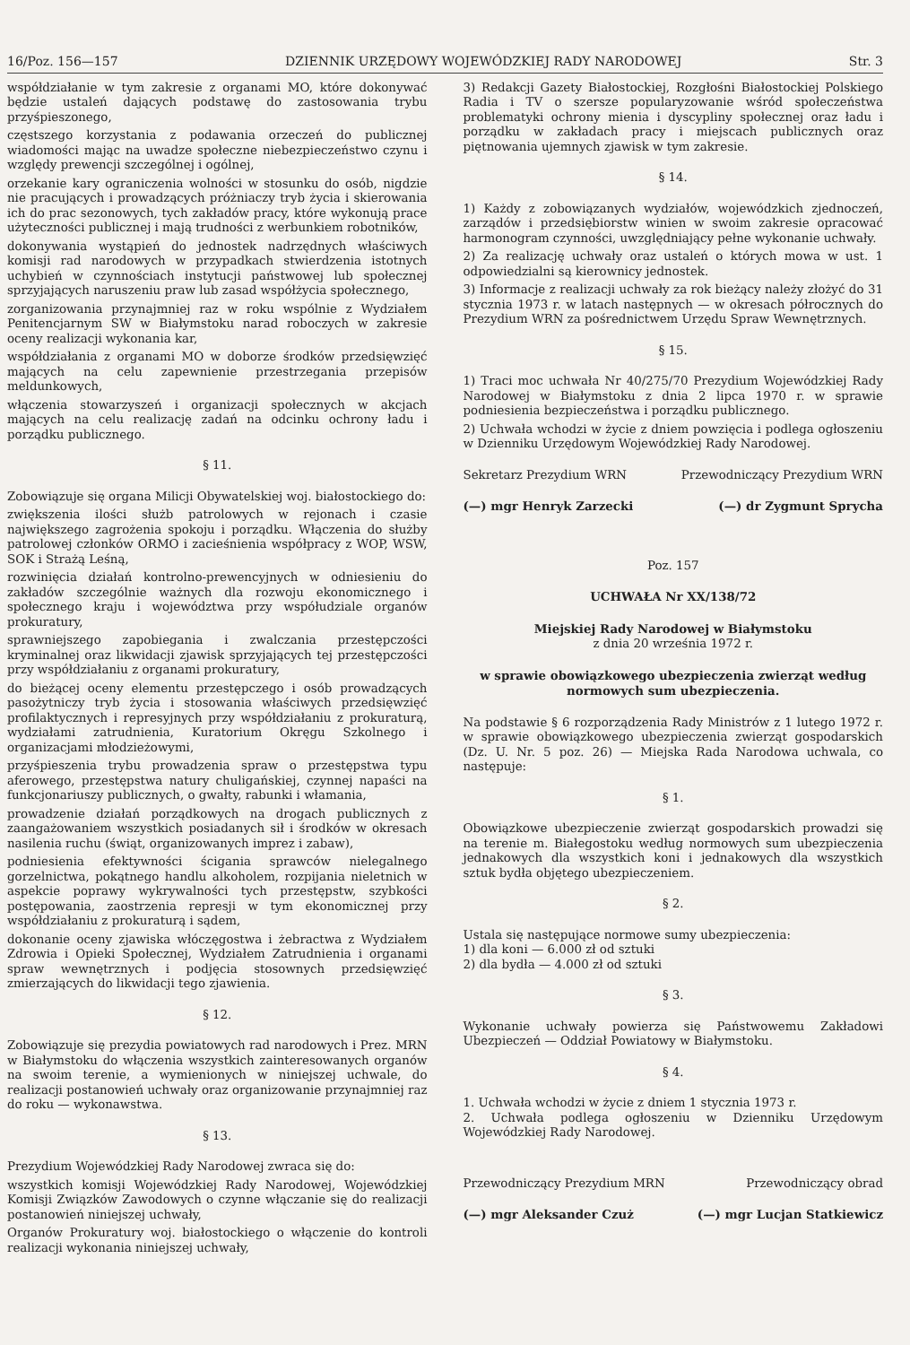16/Poz. 156—157 DZIENNIK URZĘDOWY WOJEWÓDZKIEJ RADY NARODOWEJ Str. 3
współdziałanie w tym zakresie z organami MO, które dokonywać będzie ustaleń dających podstawę do zastosowania trybu przyśpieszonego,
częstszego korzystania z podawania orzeczeń do publicznej wiadomości mając na uwadze społeczne niebezpieczeństwo czynu i względy prewencji szczególnej i ogólnej,
orzekanie kary ograniczenia wolności w stosunku do osób, nigdzie nie pracujących i prowadzących próżniaczy tryb życia i skierowania ich do prac sezonowych, tych zakładów pracy, które wykonują prace użyteczności publicznej i mają trudności z werbunkiem robotników,
dokonywania wystąpień do jednostek nadrzędnych właściwych komisji rad narodowych w przypadkach stwierdzenia istotnych uchybień w czynnościach instytucji państwowej lub społecznej sprzyjających naruszeniu praw lub zasad współżycia społecznego,
zorganizowania przynajmniej raz w roku wspólnie z Wydziałem Penitencjarnym SW w Białymstoku narad roboczych w zakresie oceny realizacji wykonania kar,
współdziałania z organami MO w doborze środków przedsięwzięć mających na celu zapewnienie przestrzegania przepisów meldunkowych,
włączenia stowarzyszeń i organizacji społecznych w akcjach mających na celu realizację zadań na odcinku ochrony ładu i porządku publicznego.
§ 11.
Zobowiązuje się organa Milicji Obywatelskiej woj. białostockiego do:
zwiększenia ilości służb patrolowych w rejonach i czasie największego zagrożenia spokoju i porządku. Włączenia do służby patrolowej członków ORMO i zacieśnienia współpracy z WOP, WSW, SOK i Strażą Leśną,
rozwinięcia działań kontrolno-prewencyjnych w odniesieniu do zakładów szczególnie ważnych dla rozwoju ekonomicznego i społecznego kraju i województwa przy współudziale organów prokuratury,
sprawniejszego zapobiegania i zwalczania przestępczości kryminalnej oraz likwidacji zjawisk sprzyjających tej przestępczości przy współdziałaniu z organami prokuratury,
do bieżącej oceny elementu przestępczego i osób prowadzących pasożytniczy tryb życia i stosowania właściwych przedsięwzięć profilaktycznych i represyjnych przy współdziałaniu z prokuraturą, wydziałami zatrudnienia, Kuratorium Okręgu Szkolnego i organizacjami młodzieżowymi,
przyśpieszenia trybu prowadzenia spraw o przestępstwa typu aferowego, przestępstwa natury chuligańskiej, czynnej napaści na funkcjonariuszy publicznych, o gwałty, rabunki i włamania,
prowadzenie działań porządkowych na drogach publicznych z zaangażowaniem wszystkich posiadanych sił i środków w okresach nasilenia ruchu (świąt, organizowanych imprez i zabaw),
podniesienia efektywności ścigania sprawców nielegalnego gorzelnictwa, pokątnego handlu alkoholem, rozpijania nieletnich w aspekcie poprawy wykrywalności tych przestępstw, szybkości postępowania, zaostrzenia represji w tym ekonomicznej przy współdziałaniu z prokuraturą i sądem,
dokonanie oceny zjawiska włóczęgostwa i żebractwa z Wydziałem Zdrowia i Opieki Społecznej, Wydziałem Zatrudnienia i organami spraw wewnętrznych i podjęcia stosownych przedsięwzięć zmierzających do likwidacji tego zjawienia.
§ 12.
Zobowiązuje się prezydia powiatowych rad narodowych i Prez. MRN w Białymstoku do włączenia wszystkich zainteresowanych organów na swoim terenie, a wymienionych w niniejszej uchwale, do realizacji postanowień uchwały oraz organizowanie przynajmniej raz do roku — wykonawstwa.
§ 13.
Prezydium Wojewódzkiej Rady Narodowej zwraca się do:
wszystkich komisji Wojewódzkiej Rady Narodowej, Wojewódzkiej Komisji Związków Zawodowych o czynne włączanie się do realizacji postanowień niniejszej uchwały,
Organów Prokuratury woj. białostockiego o włączenie do kontroli realizacji wykonania niniejszej uchwały,
3) Redakcji Gazety Białostockiej, Rozgłośni Białostockiej Polskiego Radia i TV o szersze popularyzowanie wśród społeczeństwa problematyki ochrony mienia i dyscypliny społecznej oraz ładu i porządku w zakładach pracy i miejscach publicznych oraz piętnowania ujemnych zjawisk w tym zakresie.
§ 14.
1) Każdy z zobowiązanych wydziałów, wojewódzkich zjednoczeń, zarządów i przedsiębiorstw winien w swoim zakresie opracować harmonogram czynności, uwzględniający pełne wykonanie uchwały.
2) Za realizację uchwały oraz ustaleń o których mowa w ust. 1 odpowiedzialni są kierownicy jednostek.
3) Informacje z realizacji uchwały za rok bieżący należy złożyć do 31 stycznia 1973 r. w latach następnych — w okresach półrocznych do Prezydium WRN za pośrednictwem Urzędu Spraw Wewnętrznych.
§ 15.
1) Traci moc uchwała Nr 40/275/70 Prezydium Wojewódzkiej Rady Narodowej w Białymstoku z dnia 2 lipca 1970 r. w sprawie podniesienia bezpieczeństwa i porządku publicznego.
2) Uchwała wchodzi w życie z dniem powzięcia i podlega ogłoszeniu w Dzienniku Urzędowym Wojewódzkiej Rady Narodowej.
Sekretarz Prezydium WRN Przewodniczący Prezydium WRN
(—) mgr Henryk Zarzecki (—) dr Zygmunt Sprycha
Poz. 157
UCHWAŁA Nr XX/138/72
Miejskiej Rady Narodowej w Białymstoku
z dnia 20 września 1972 r.
w sprawie obowiązkowego ubezpieczenia zwierząt według normowych sum ubezpieczenia.
Na podstawie § 6 rozporządzenia Rady Ministrów z 1 lutego 1972 r. w sprawie obowiązkowego ubezpieczenia zwierząt gospodarskich (Dz. U. Nr. 5 poz. 26) — Miejska Rada Narodowa uchwala, co następuje:
§ 1.
Obowiązkowe ubezpieczenie zwierząt gospodarskich prowadzi się na terenie m. Białegostoku według normowych sum ubezpieczenia jednakowych dla wszystkich koni i jednakowych dla wszystkich sztuk bydła objętego ubezpieczeniem.
§ 2.
Ustala się następujące normowe sumy ubezpieczenia:
1) dla koni — 6.000 zł od sztuki
2) dla bydła — 4.000 zł od sztuki
§ 3.
Wykonanie uchwały powierza się Państwowemu Zakładowi Ubezpieczeń — Oddział Powiatowy w Białymstoku.
§ 4.
1. Uchwała wchodzi w życie z dniem 1 stycznia 1973 r.
2. Uchwała podlega ogłoszeniu w Dzienniku Urzędowym Wojewódzkiej Rady Narodowej.
Przewodniczący Prezydium MRN Przewodniczący obrad
(—) mgr Aleksander Czuż (—) mgr Lucjan Statkiewicz